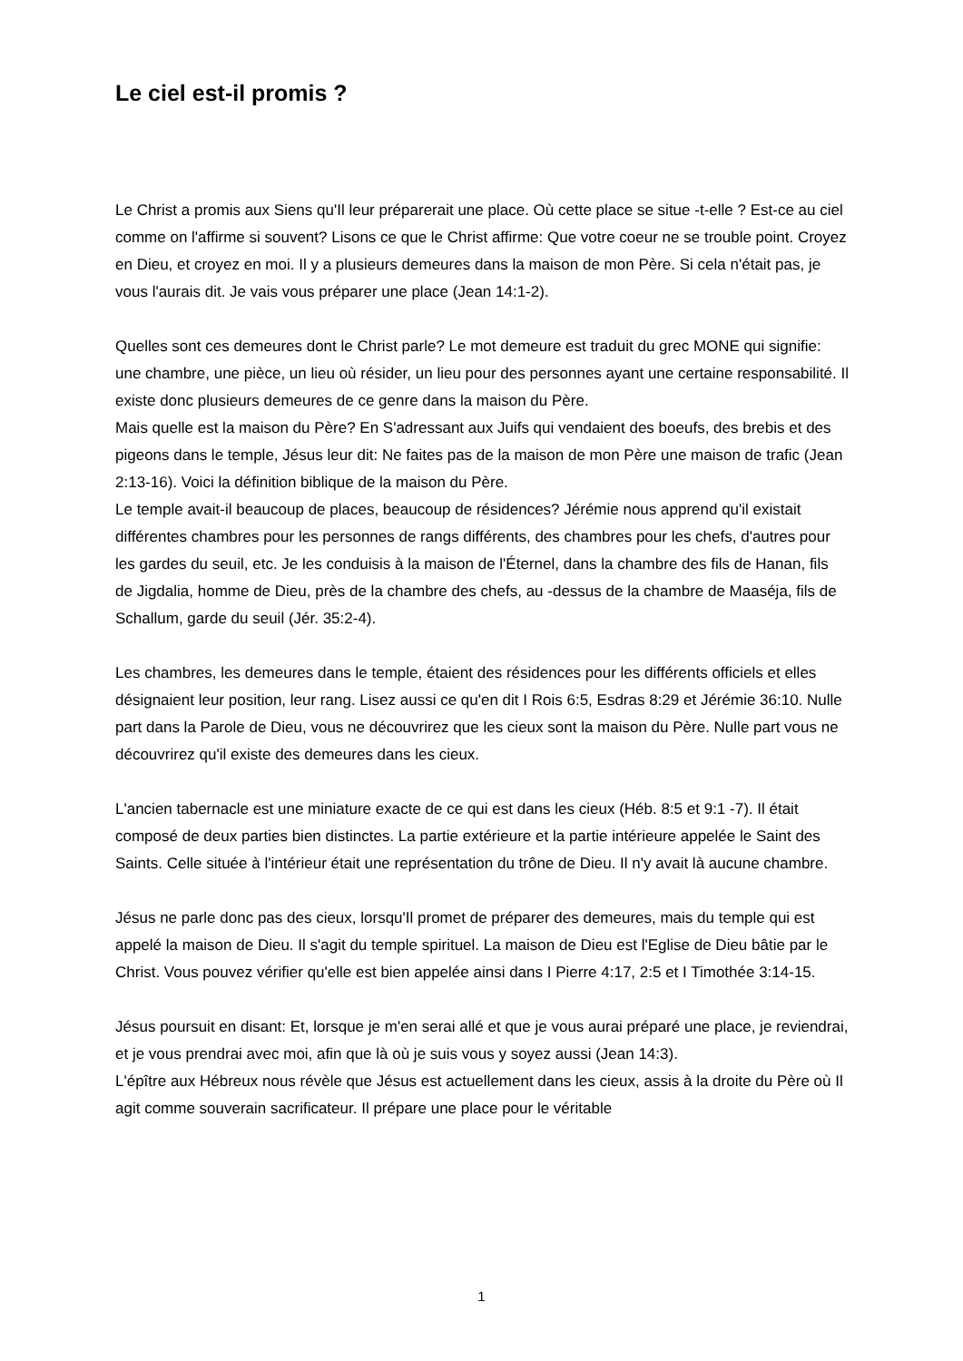Le ciel est-il promis ?
Le Christ a promis aux Siens qu'Il leur préparerait une place. Où cette place se situe -t-elle ? Est-ce au ciel comme on l'affirme si souvent? Lisons ce que le Christ affirme: Que votre coeur ne se trouble point. Croyez en Dieu, et croyez en moi. Il y a plusieurs demeures dans la maison de mon Père. Si cela n'était pas, je vous l'aurais dit. Je vais vous préparer une place (Jean 14:1-2).
Quelles sont ces demeures dont le Christ parle? Le mot demeure est traduit du grec MONE qui signifie: une chambre, une pièce, un lieu où résider, un lieu pour des personnes ayant une certaine responsabilité. Il existe donc plusieurs demeures de ce genre dans la maison du Père.
Mais quelle est la maison du Père? En S'adressant aux Juifs qui vendaient des boeufs, des brebis et des pigeons dans le temple, Jésus leur dit: Ne faites pas de la maison de mon Père une maison de trafic (Jean 2:13-16). Voici la définition biblique de la maison du Père.
Le temple avait-il beaucoup de places, beaucoup de résidences? Jérémie nous apprend qu'il existait différentes chambres pour les personnes de rangs différents, des chambres pour les chefs, d'autres pour les gardes du seuil, etc. Je les conduisis à la maison de l'Éternel, dans la chambre des fils de Hanan, fils de Jigdalia, homme de Dieu, près de la chambre des chefs, au -dessus de la chambre de Maaséja, fils de Schallum, garde du seuil (Jér. 35:2-4).
Les chambres, les demeures dans le temple, étaient des résidences pour les différents officiels et elles désignaient leur position, leur rang. Lisez aussi ce qu'en dit I Rois 6:5, Esdras 8:29 et Jérémie 36:10. Nulle part dans la Parole de Dieu, vous ne découvrirez que les cieux sont la maison du Père. Nulle part vous ne découvrirez qu'il existe des demeures dans les cieux.
L'ancien tabernacle est une miniature exacte de ce qui est dans les cieux (Héb. 8:5 et 9:1 -7). Il était composé de deux parties bien distinctes. La partie extérieure et la partie intérieure appelée le Saint des Saints. Celle située à l'intérieur était une représentation du trône de Dieu. Il n'y avait là aucune chambre.
Jésus ne parle donc pas des cieux, lorsqu'Il promet de préparer des demeures, mais du temple qui est appelé la maison de Dieu. Il s'agit du temple spirituel. La maison de Dieu est l'Eglise de Dieu bâtie par le Christ. Vous pouvez vérifier qu'elle est bien appelée ainsi dans I Pierre 4:17, 2:5 et I Timothée 3:14-15.
Jésus poursuit en disant: Et, lorsque je m'en serai allé et que je vous aurai préparé une place, je reviendrai, et je vous prendrai avec moi, afin que là où je suis vous y soyez aussi (Jean 14:3).
L'épître aux Hébreux nous révèle que Jésus est actuellement dans les cieux, assis à la droite du Père où Il agit comme souverain sacrificateur. Il prépare une place pour le véritable
1